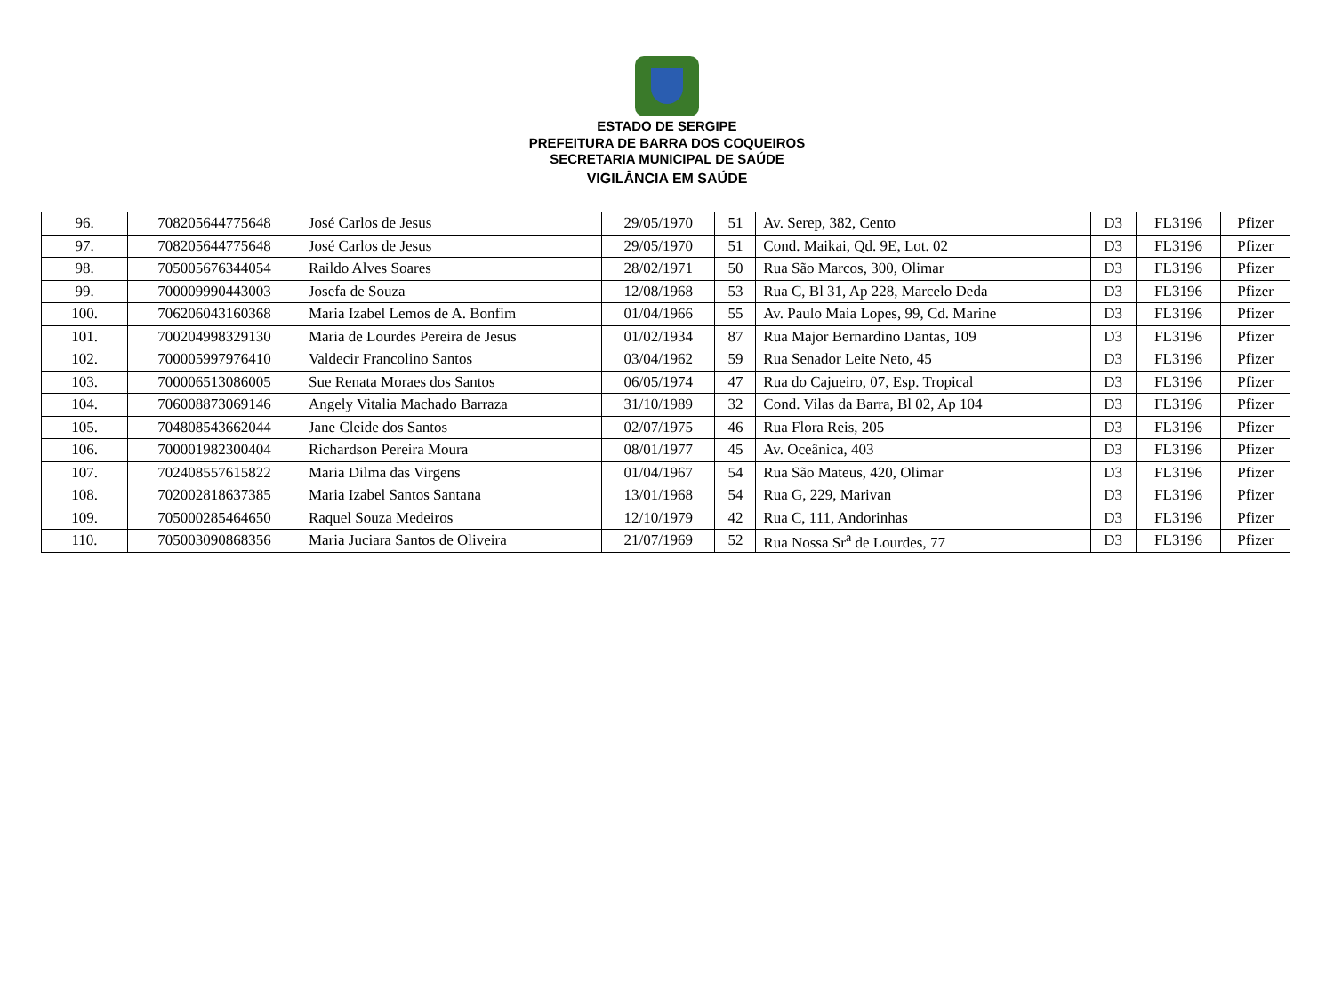ESTADO DE SERGIPE
PREFEITURA DE BARRA DOS COQUEIROS
SECRETARIA MUNICIPAL DE SAÚDE
VIGILÂNCIA EM SAÚDE
| 96. | 708205644775648 | José Carlos de Jesus | 29/05/1970 | 51 | Av. Serep, 382, Cento | D3 | FL3196 | Pfizer |
| 97. | 708205644775648 | José Carlos de Jesus | 29/05/1970 | 51 | Cond. Maikai, Qd. 9E, Lot. 02 | D3 | FL3196 | Pfizer |
| 98. | 705005676344054 | Raildo Alves Soares | 28/02/1971 | 50 | Rua São Marcos, 300, Olimar | D3 | FL3196 | Pfizer |
| 99. | 700009990443003 | Josefa de Souza | 12/08/1968 | 53 | Rua C, Bl 31, Ap 228, Marcelo Deda | D3 | FL3196 | Pfizer |
| 100. | 706206043160368 | Maria Izabel Lemos de A. Bonfim | 01/04/1966 | 55 | Av. Paulo Maia Lopes, 99, Cd. Marine | D3 | FL3196 | Pfizer |
| 101. | 700204998329130 | Maria de Lourdes Pereira de Jesus | 01/02/1934 | 87 | Rua Major Bernardino Dantas, 109 | D3 | FL3196 | Pfizer |
| 102. | 700005997976410 | Valdecir Francolino Santos | 03/04/1962 | 59 | Rua Senador Leite Neto, 45 | D3 | FL3196 | Pfizer |
| 103. | 700006513086005 | Sue Renata Moraes dos Santos | 06/05/1974 | 47 | Rua do Cajueiro, 07, Esp. Tropical | D3 | FL3196 | Pfizer |
| 104. | 706008873069146 | Angely Vitalia Machado Barraza | 31/10/1989 | 32 | Cond. Vilas da Barra, Bl 02, Ap 104 | D3 | FL3196 | Pfizer |
| 105. | 704808543662044 | Jane Cleide dos Santos | 02/07/1975 | 46 | Rua Flora Reis, 205 | D3 | FL3196 | Pfizer |
| 106. | 700001982300404 | Richardson Pereira Moura | 08/01/1977 | 45 | Av. Oceânica, 403 | D3 | FL3196 | Pfizer |
| 107. | 702408557615822 | Maria Dilma das Virgens | 01/04/1967 | 54 | Rua São Mateus, 420, Olimar | D3 | FL3196 | Pfizer |
| 108. | 702002818637385 | Maria Izabel Santos Santana | 13/01/1968 | 54 | Rua G, 229, Marivan | D3 | FL3196 | Pfizer |
| 109. | 705000285464650 | Raquel Souza Medeiros | 12/10/1979 | 42 | Rua C, 111, Andorinhas | D3 | FL3196 | Pfizer |
| 110. | 705003090868356 | Maria Juciara Santos de Oliveira | 21/07/1969 | 52 | Rua Nossa Sr<sup>a</sup> de Lourdes, 77 | D3 | FL3196 | Pfizer |